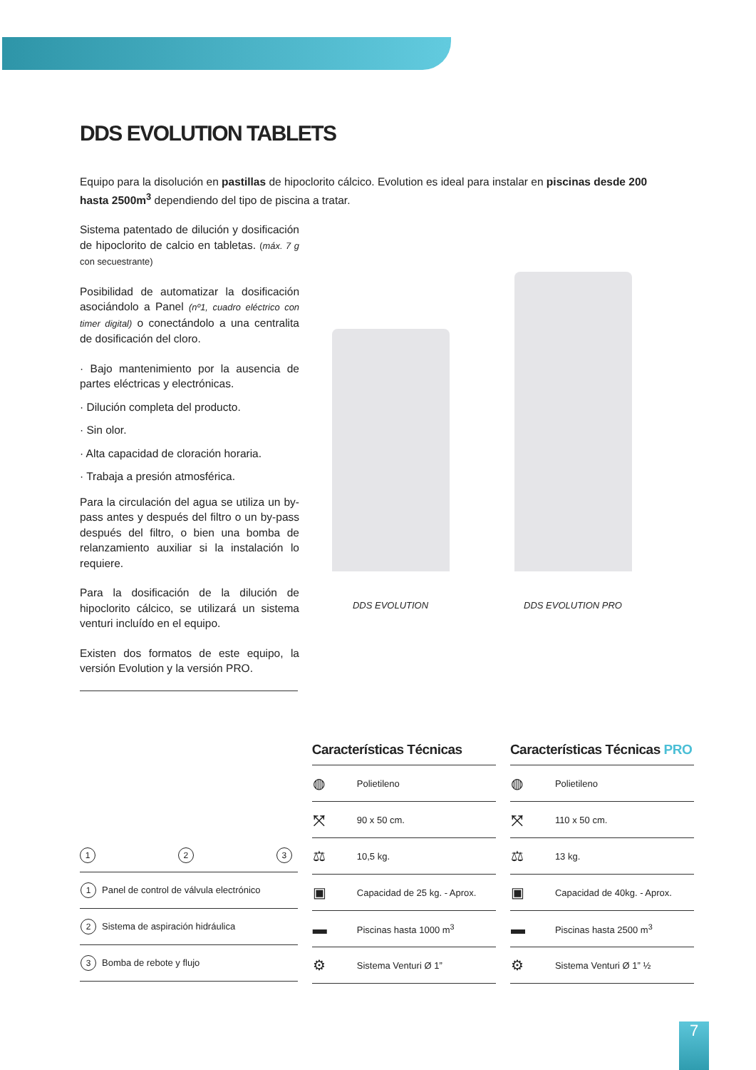DDS EVOLUTION TABLETS
Equipo para la disolución en pastillas de hipoclorito cálcico. Evolution es ideal para instalar en piscinas desde 200 hasta 2500m<sup>3</sup> dependiendo del tipo de piscina a tratar.
Sistema patentado de dilución y dosificación de hipoclorito de calcio en tabletas. (máx. 7 g con secuestrante)
Posibilidad de automatizar la dosificación asociándolo a Panel (nº1, cuadro eléctrico con timer digital) o conectándolo a una centralita de dosificación del cloro.
· Bajo mantenimiento por la ausencia de partes eléctricas y electrónicas.
· Dilución completa del producto.
· Sin olor.
· Alta capacidad de cloración horaria.
· Trabaja a presión atmosférica.
Para la circulación del agua se utiliza un by-pass antes y después del filtro o un by-pass después del filtro, o bien una bomba de relanzamiento auxiliar si la instalación lo requiere.
Para la dosificación de la dilución de hipoclorito cálcico, se utilizará un sistema venturi incluído en el equipo.
Existen dos formatos de este equipo, la versión Evolution y la versión PRO.
DDS EVOLUTION
DDS EVOLUTION PRO
1 2 3
| 1 Panel de control de válvula electrónico |
| 2 Sistema de aspiración hidráulica |
| 3 Bomba de rebote y flujo |
Características Técnicas
| ◍ | Polietileno |
| ⤧ | 90 x 50 cm. |
| ⚖ | 10,5 kg. |
| ▣ | Capacidad de 25 kg. - Aprox. |
| ▬ | Piscinas hasta 1000 m<sup>3</sup> |
| ⚙ | Sistema Venturi Ø 1” |
Características Técnicas PRO
| ◍ | Polietileno |
| ⤧ | 110 x 50 cm. |
| ⚖ | 13 kg. |
| ▣ | Capacidad de 40kg. - Aprox. |
| ▬ | Piscinas hasta 2500 m<sup>3</sup> |
| ⚙ | Sistema Venturi Ø 1” ½ |
7